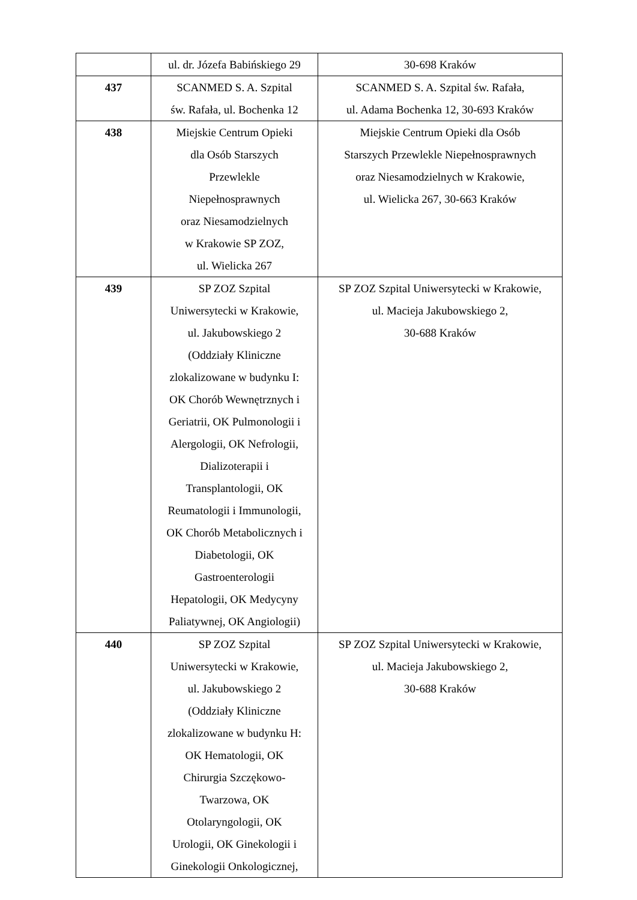| | ul. dr. Józefa Babińskiego 29 | 30-698 Kraków |
| 437 | SCANMED S. A. Szpital św. Rafała, ul. Bochenka 12 | SCANMED S. A. Szpital św. Rafała, ul. Adama Bochenka 12, 30-693 Kraków |
| 438 | Miejskie Centrum Opieki dla Osób Starszych Przewlekle Niepełnosprawnych oraz Niesamodzielnych w Krakowie SP ZOZ, ul. Wielicka 267 | Miejskie Centrum Opieki dla Osób Starszych Przewlekle Niepełnosprawnych oraz Niesamodzielnych w Krakowie, ul. Wielicka 267, 30-663 Kraków |
| 439 | SP ZOZ Szpital Uniwersytecki w Krakowie, ul. Jakubowskiego 2 (Oddziały Kliniczne zlokalizowane w budynku I: OK Chorób Wewnętrznych i Geriatrii, OK Pulmonologii i Alergologii, OK Nefrologii, Dializoterapii i Transplantologii, OK Reumatologii i Immunologii, OK Chorób Metabolicznych i Diabetologii, OK Gastroenterologii Hepatologii, OK Medycyny Paliatywnej, OK Angiologii) | SP ZOZ Szpital Uniwersytecki w Krakowie, ul. Macieja Jakubowskiego 2, 30-688 Kraków |
| 440 | SP ZOZ Szpital Uniwersytecki w Krakowie, ul. Jakubowskiego 2 (Oddziały Kliniczne zlokalizowane w budynku H: OK Hematologii, OK Chirurgia Szczękowo- Twarzowa, OK Otolaryngologii, OK Urologii, OK Ginekologii i Ginekologii Onkologicznej, | SP ZOZ Szpital Uniwersytecki w Krakowie, ul. Macieja Jakubowskiego 2, 30-688 Kraków |